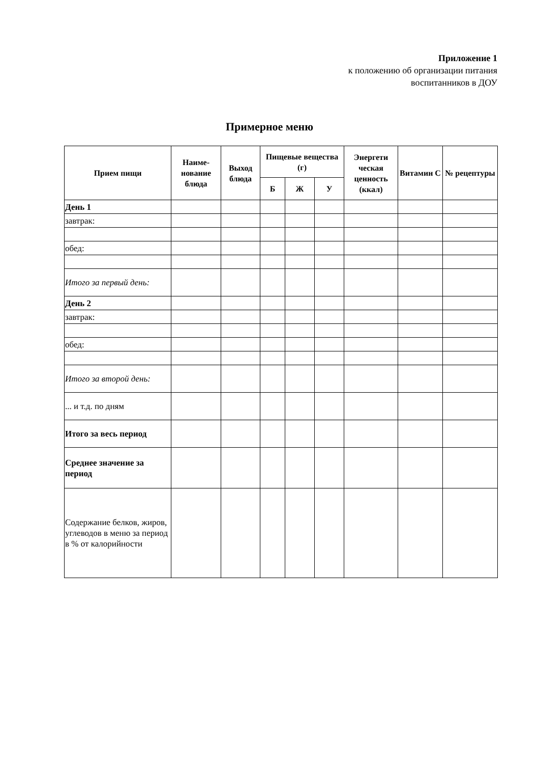Приложение 1
к положению об организации питания
воспитанников в ДОУ
Примерное меню
| Прием пищи | Наиме- нование блюда | Выход блюда | Пищевые вещества (г) | | | Энергети ческая ценность (ккал) | Витамин С | № рецептуры |
| --- | --- | --- | --- | --- | --- | --- | --- | --- |
| | | | Б | Ж | У | | | |
| День 1 | | | | | | | | |
| завтрак: | | | | | | | | |
| обед: | | | | | | | | |
| Итого за первый день: | | | | | | | | |
| День 2 | | | | | | | | |
| завтрак: | | | | | | | | |
| обед: | | | | | | | | |
| Итого за второй день: | | | | | | | | |
| ... и т.д. по дням | | | | | | | | |
| Итого за весь период | | | | | | | | |
| Среднее значение за период | | | | | | | | |
| Содержание белков, жиров, углеводов в меню за период в % от калорийности | | | | | | | | |